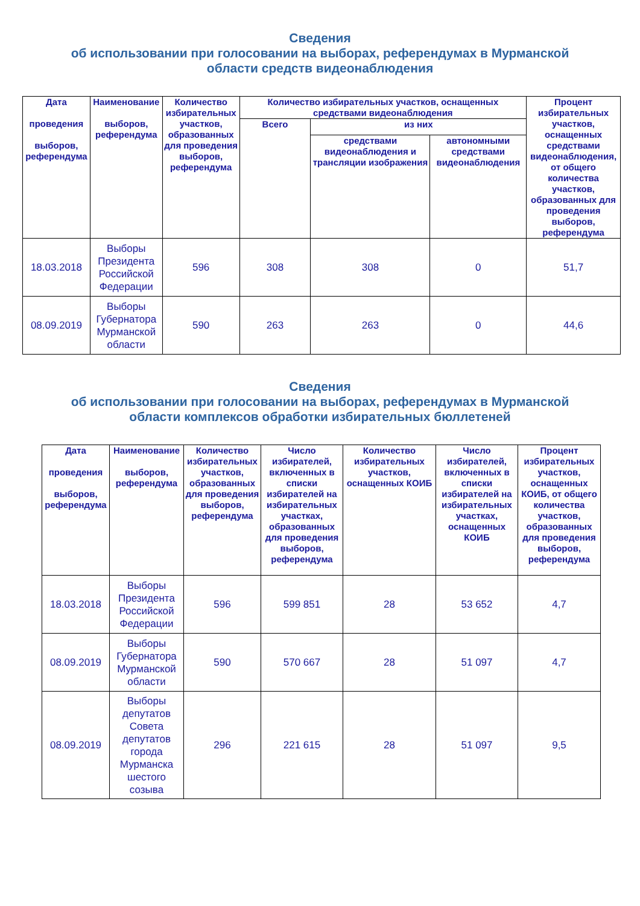Сведения
об использовании при голосовании на выборах, референдумах в Мурманской
области средств видеонаблюдения
| Дата проведения выборов, референдума | Наименование выборов, референдума | Количество избирательных участков, образованных для проведения выборов, референдума | Количество избирательных участков, оснащенных средствами видеонаблюдения | | | Процент избирательных участков, оснащенных средствами видеонаблюдения, от общего количества участков, образованных для проведения выборов, референдума |
| --- | --- | --- | --- | --- | --- | --- |
| | | | Всего | из них | | |
| | | | | средствами видеонаблюдения и трансляции изображения | автономными средствами видеонаблюдения | |
| 18.03.2018 | Выборы Президента Российской Федерации | 596 | 308 | 308 | 0 | 51,7 |
| 08.09.2019 | Выборы Губернатора Мурманской области | 590 | 263 | 263 | 0 | 44,6 |
Сведения
об использовании при голосовании на выборах, референдумах в Мурманской
области комплексов обработки избирательных бюллетеней
| Дата проведения выборов, референдума | Наименование выборов, референдума | Количество избирательных участков, образованных для проведения выборов, референдума | Число избирателей, включенных в списки избирателей на избирательных участках, образованных для проведения выборов, референдума | Количество избирательных участков, оснащенных КОИБ | Число избирателей, включенных в списки избирателей на избирательных участках, оснащенных КОИБ | Процент избирательных участков, оснащенных КОИБ, от общего количества участков, образованных для проведения выборов, референдума |
| --- | --- | --- | --- | --- | --- | --- |
| 18.03.2018 | Выборы Президента Российской Федерации | 596 | 599 851 | 28 | 53 652 | 4,7 |
| 08.09.2019 | Выборы Губернатора Мурманской области | 590 | 570 667 | 28 | 51 097 | 4,7 |
| 08.09.2019 | Выборы депутатов Совета депутатов города Мурманска шестого созыва | 296 | 221 615 | 28 | 51 097 | 9,5 |